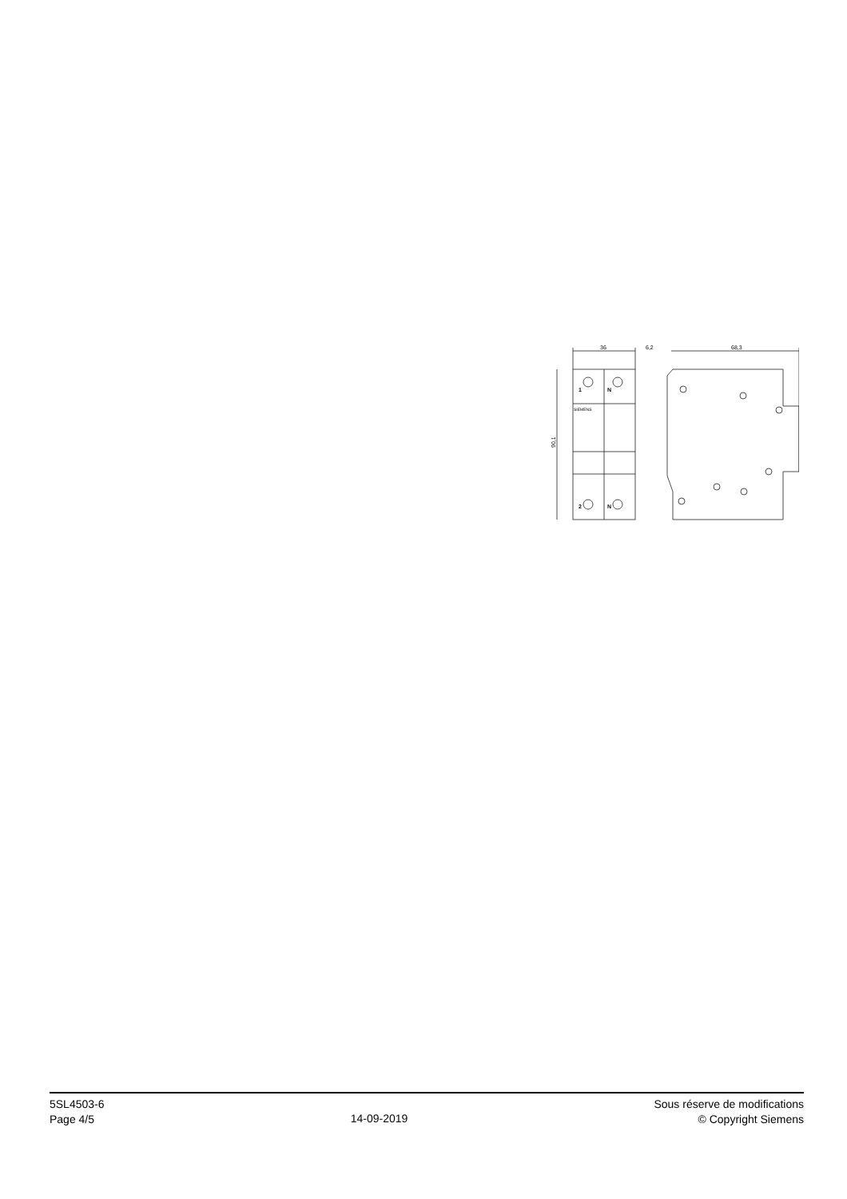36
6,2
68,3
90,1
1
N
2
N
SIEMENS
5SL4503-6
Page 4/5
14-09-2019
Sous réserve de modifications
© Copyright Siemens